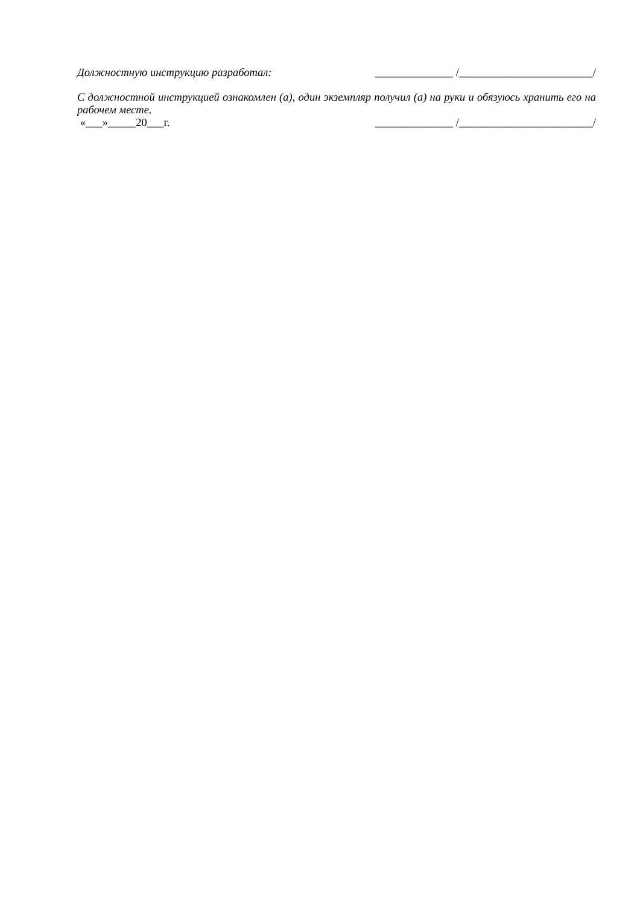Должностную инструкцию разработал: ______________ /________________________/
С должностной инструкцией ознакомлен (а), один экземпляр получил (а) на руки и обязуюсь хранить его на рабочем месте.
«___»_____20___г. ______________ /________________________/